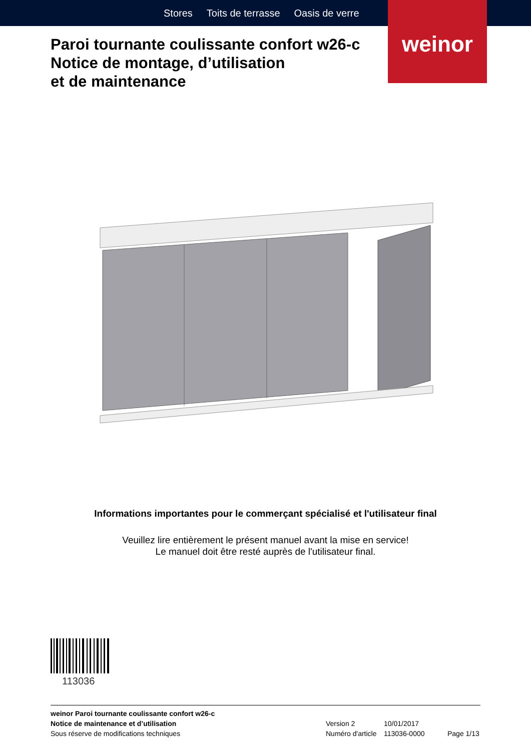Stores Toits de terrasse Oasis de verre
weinor
Paroi tournante coulissante confort w26-c
Notice de montage, d’utilisation
et de maintenance
Informations importantes pour le commerçant spécialisé et l'utilisateur final
Veuillez lire entièrement le présent manuel avant la mise en service!
Le manuel doit être resté auprès de l'utilisateur final.
113036
weinor Paroi tournante coulissante confort w26-c
Notice de maintenance et d’utilisation Version 2 10/01/2017
Sous réserve de modifications techniques Numéro d'article 113036-0000 Page 1/13